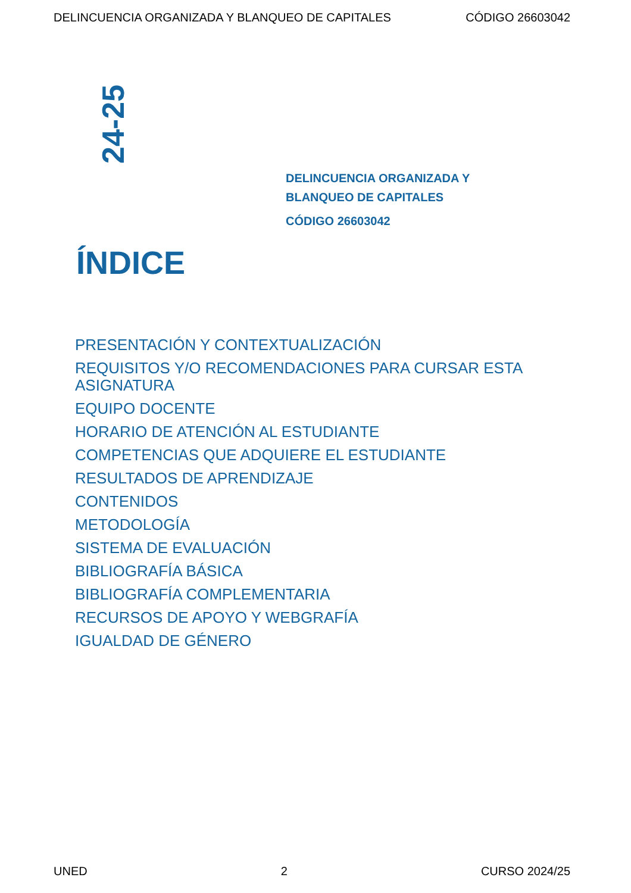DELINCUENCIA ORGANIZADA Y BLANQUEO DE CAPITALES CÓDIGO 26603042
24-25
DELINCUENCIA ORGANIZADA Y
BLANQUEO DE CAPITALES
CÓDIGO 26603042
ÍNDICE
PRESENTACIÓN Y CONTEXTUALIZACIÓN
REQUISITOS Y/O RECOMENDACIONES PARA CURSAR ESTA ASIGNATURA
EQUIPO DOCENTE
HORARIO DE ATENCIÓN AL ESTUDIANTE
COMPETENCIAS QUE ADQUIERE EL ESTUDIANTE
RESULTADOS DE APRENDIZAJE
CONTENIDOS
METODOLOGÍA
SISTEMA DE EVALUACIÓN
BIBLIOGRAFÍA BÁSICA
BIBLIOGRAFÍA COMPLEMENTARIA
RECURSOS DE APOYO Y WEBGRAFÍA
IGUALDAD DE GÉNERO
UNED 2 CURSO 2024/25